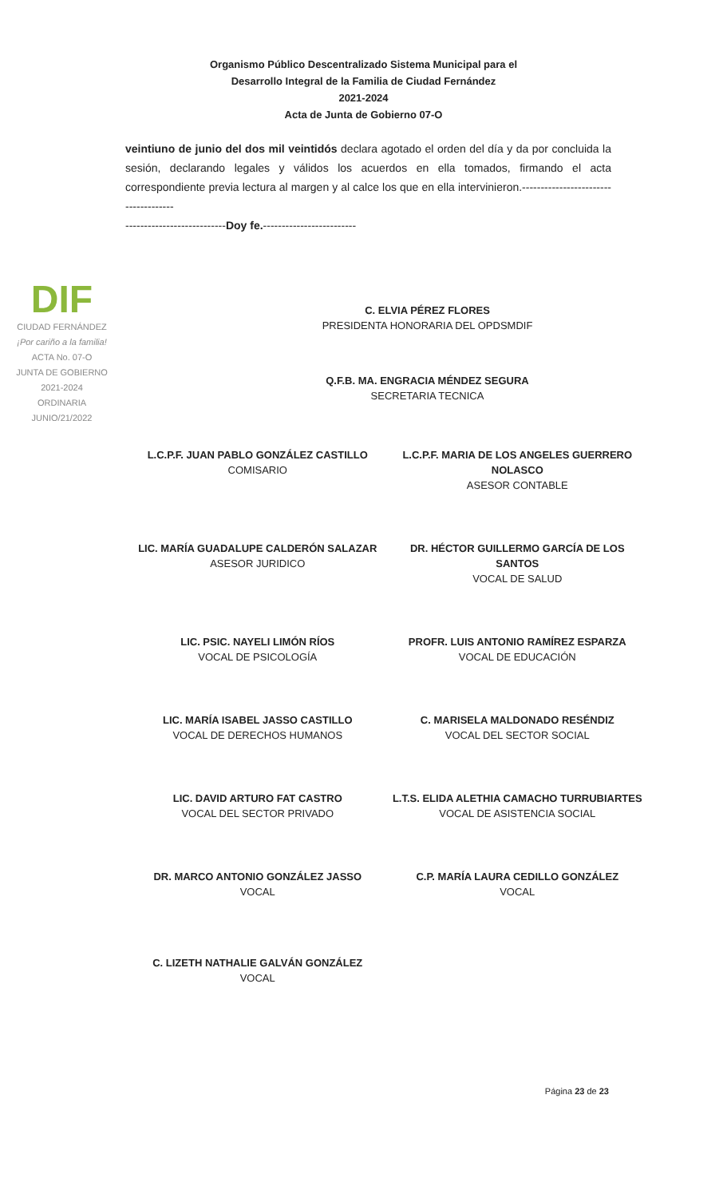DIF
CIUDAD FERNÁNDEZ
¡Por cariño a la familia!
ACTA No. 07-O
JUNTA DE GOBIERNO
2021-2024
ORDINARIA
JUNIO/21/2022
Organismo Público Descentralizado Sistema Municipal para el
Desarrollo Integral de la Familia de Ciudad Fernández
2021-2024
Acta de Junta de Gobierno 07-O
veintiuno de junio del dos mil veintidós declara agotado el orden del día y da por concluida la sesión, declarando legales y válidos los acuerdos en ella tomados, firmando el acta correspondiente previa lectura al margen y al calce los que en ella intervinieron.-------------------------------------
---------------------------Doy fe.-------------------------
C. ELVIA PÉREZ FLORES
PRESIDENTA HONORARIA DEL OPDSMDIF
Q.F.B. MA. ENGRACIA MÉNDEZ SEGURA
SECRETARIA TECNICA
L.C.P.F. JUAN PABLO GONZÁLEZ CASTILLO
COMISARIO
L.C.P.F. MARIA DE LOS ANGELES GUERRERO NOLASCO
ASESOR CONTABLE
LIC. MARÍA GUADALUPE CALDERÓN SALAZAR
ASESOR JURIDICO
DR. HÉCTOR GUILLERMO GARCÍA DE LOS SANTOS
VOCAL DE SALUD
LIC. PSIC. NAYELI LIMÓN RÍOS
VOCAL DE PSICOLOGÍA
PROFR. LUIS ANTONIO RAMÍREZ ESPARZA
VOCAL DE EDUCACIÓN
LIC. MARÍA ISABEL JASSO CASTILLO
VOCAL DE DERECHOS HUMANOS
C. MARISELA MALDONADO RESÉNDIZ
VOCAL DEL SECTOR SOCIAL
LIC. DAVID ARTURO FAT CASTRO
VOCAL DEL SECTOR PRIVADO
L.T.S. ELIDA ALETHIA CAMACHO TURRUBIARTES
VOCAL DE ASISTENCIA SOCIAL
DR. MARCO ANTONIO GONZÁLEZ JASSO
VOCAL
C.P. MARÍA LAURA CEDILLO GONZÁLEZ
VOCAL
C. LIZETH NATHALIE GALVÁN GONZÁLEZ
VOCAL
Página 23 de 23